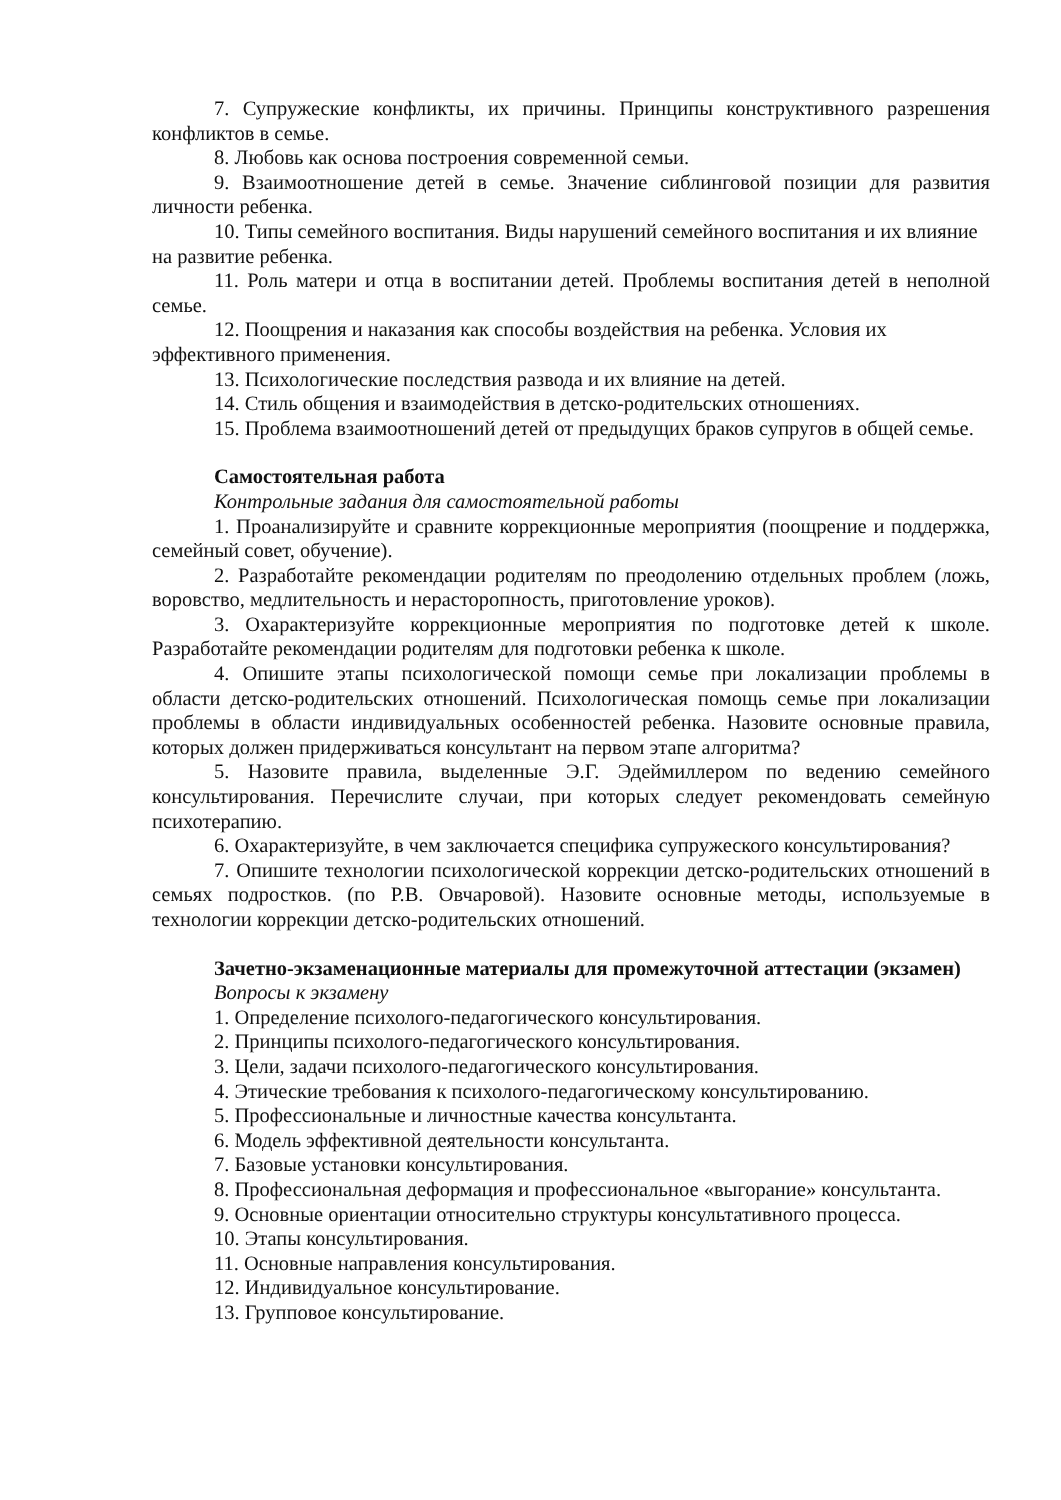7. Супружеские конфликты, их причины. Принципы конструктивного разрешения конфликтов в семье.
8. Любовь как основа построения современной семьи.
9. Взаимоотношение детей в семье. Значение сиблинговой позиции для развития личности ребенка.
10. Типы семейного воспитания. Виды нарушений семейного воспитания и их влияние на развитие ребенка.
11. Роль матери и отца в воспитании детей. Проблемы воспитания детей в неполной семье.
12. Поощрения и наказания как способы воздействия на ребенка. Условия их эффективного применения.
13. Психологические последствия развода и их влияние на детей.
14. Стиль общения и взаимодействия в детско-родительских отношениях.
15. Проблема взаимоотношений детей от предыдущих браков супругов в общей семье.
Самостоятельная работа
Контрольные задания для самостоятельной работы
1. Проанализируйте и сравните коррекционные мероприятия (поощрение и поддержка, семейный совет, обучение).
2. Разработайте рекомендации родителям по преодолению отдельных проблем (ложь, воровство, медлительность и нерасторопность, приготовление уроков).
3. Охарактеризуйте коррекционные мероприятия по подготовке детей к школе. Разработайте рекомендации родителям для подготовки ребенка к школе.
4. Опишите этапы психологической помощи семье при локализации проблемы в области детско-родительских отношений. Психологическая помощь семье при локализации проблемы в области индивидуальных особенностей ребенка. Назовите основные правила, которых должен придерживаться консультант на первом этапе алгоритма?
5. Назовите правила, выделенные Э.Г. Эдеймиллером по ведению семейного консультирования. Перечислите случаи, при которых следует рекомендовать семейную психотерапию.
6. Охарактеризуйте, в чем заключается специфика супружеского консультирования?
7. Опишите технологии психологической коррекции детско-родительских отношений в семьях подростков. (по Р.В. Овчаровой). Назовите основные методы, используемые в технологии коррекции детско-родительских отношений.
Зачетно-экзаменационные материалы для промежуточной аттестации (экзамен)
Вопросы к экзамену
1. Определение психолого-педагогического консультирования.
2. Принципы психолого-педагогического консультирования.
3. Цели, задачи психолого-педагогического консультирования.
4. Этические требования к психолого-педагогическому консультированию.
5. Профессиональные и личностные качества консультанта.
6. Модель эффективной деятельности консультанта.
7. Базовые установки консультирования.
8. Профессиональная деформация и профессиональное «выгорание» консультанта.
9. Основные ориентации относительно структуры консультативного процесса.
10. Этапы консультирования.
11. Основные направления консультирования.
12. Индивидуальное консультирование.
13. Групповое консультирование.